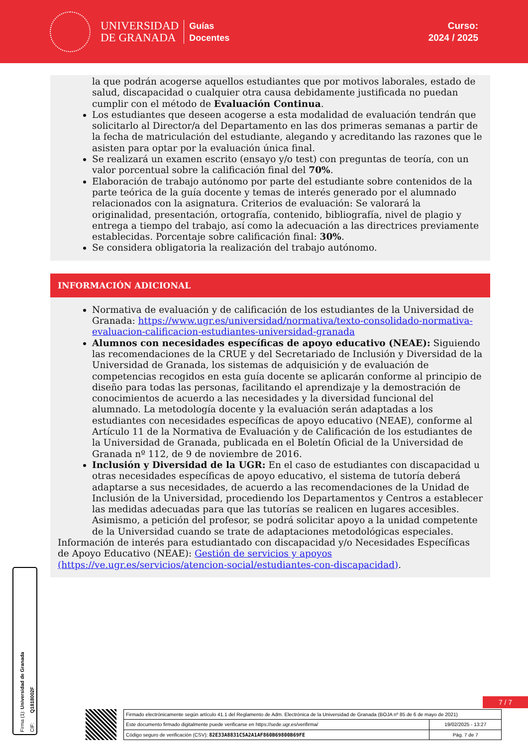UNIVERSIDAD
DE GRANADA
Guías
Docentes
Curso:
2024 / 2025
la que podrán acogerse aquellos estudiantes que por motivos laborales, estado de salud, discapacidad o cualquier otra causa debidamente justificada no puedan cumplir con el método de Evaluación Continua.
Los estudiantes que deseen acogerse a esta modalidad de evaluación tendrán que solicitarlo al Director/a del Departamento en las dos primeras semanas a partir de la fecha de matriculación del estudiante, alegando y acreditando las razones que le asisten para optar por la evaluación única final.
Se realizará un examen escrito (ensayo y/o test) con preguntas de teoría, con un valor porcentual sobre la calificación final del 70%.
Elaboración de trabajo autónomo por parte del estudiante sobre contenidos de la parte teórica de la guía docente y temas de interés generado por el alumnado relacionados con la asignatura. Criterios de evaluación: Se valorará la originalidad, presentación, ortografía, contenido, bibliografía, nivel de plagio y entrega a tiempo del trabajo, así como la adecuación a las directrices previamente establecidas. Porcentaje sobre calificación final: 30%.
Se considera obligatoria la realización del trabajo autónomo.
INFORMACIÓN ADICIONAL
Normativa de evaluación y de calificación de los estudiantes de la Universidad de Granada: https://www.ugr.es/universidad/normativa/texto-consolidado-normativa-evaluacion-calificacion-estudiantes-universidad-granada
Alumnos con necesidades específicas de apoyo educativo (NEAE): Siguiendo las recomendaciones de la CRUE y del Secretariado de Inclusión y Diversidad de la Universidad de Granada, los sistemas de adquisición y de evaluación de competencias recogidos en esta guía docente se aplicarán conforme al principio de diseño para todas las personas, facilitando el aprendizaje y la demostración de conocimientos de acuerdo a las necesidades y la diversidad funcional del alumnado. La metodología docente y la evaluación serán adaptadas a los estudiantes con necesidades específicas de apoyo educativo (NEAE), conforme al Artículo 11 de la Normativa de Evaluación y de Calificación de los estudiantes de la Universidad de Granada, publicada en el Boletín Oficial de la Universidad de Granada nº 112, de 9 de noviembre de 2016.
Inclusión y Diversidad de la UGR: En el caso de estudiantes con discapacidad u otras necesidades específicas de apoyo educativo, el sistema de tutoría deberá adaptarse a sus necesidades, de acuerdo a las recomendaciones de la Unidad de Inclusión de la Universidad, procediendo los Departamentos y Centros a establecer las medidas adecuadas para que las tutorías se realicen en lugares accesibles. Asimismo, a petición del profesor, se podrá solicitar apoyo a la unidad competente de la Universidad cuando se trate de adaptaciones metodológicas especiales.
Información de interés para estudiantado con discapacidad y/o Necesidades Específicas de Apoyo Educativo (NEAE): Gestión de servicios y apoyos (https://ve.ugr.es/servicios/atencion-social/estudiantes-con-discapacidad).
Firma (1): Universidad de Granada
CIF: Q1818002F
7 / 7
| Firmado electrónicamente según artículo 41.1 del Reglamento de Adm. Electrónica de la Universidad de Granada (BOJA nº 85 de 6 de mayo de 2021) | |
| Este documento firmado digitalmente puede verificarse en https://sede.ugr.es/verifirma/ | 19/02/2025 - 13:27 |
| Código seguro de verificación (CSV): 82E33A8831C5A2A1AF860B69800B69FE | Pág. 7 de 7 |